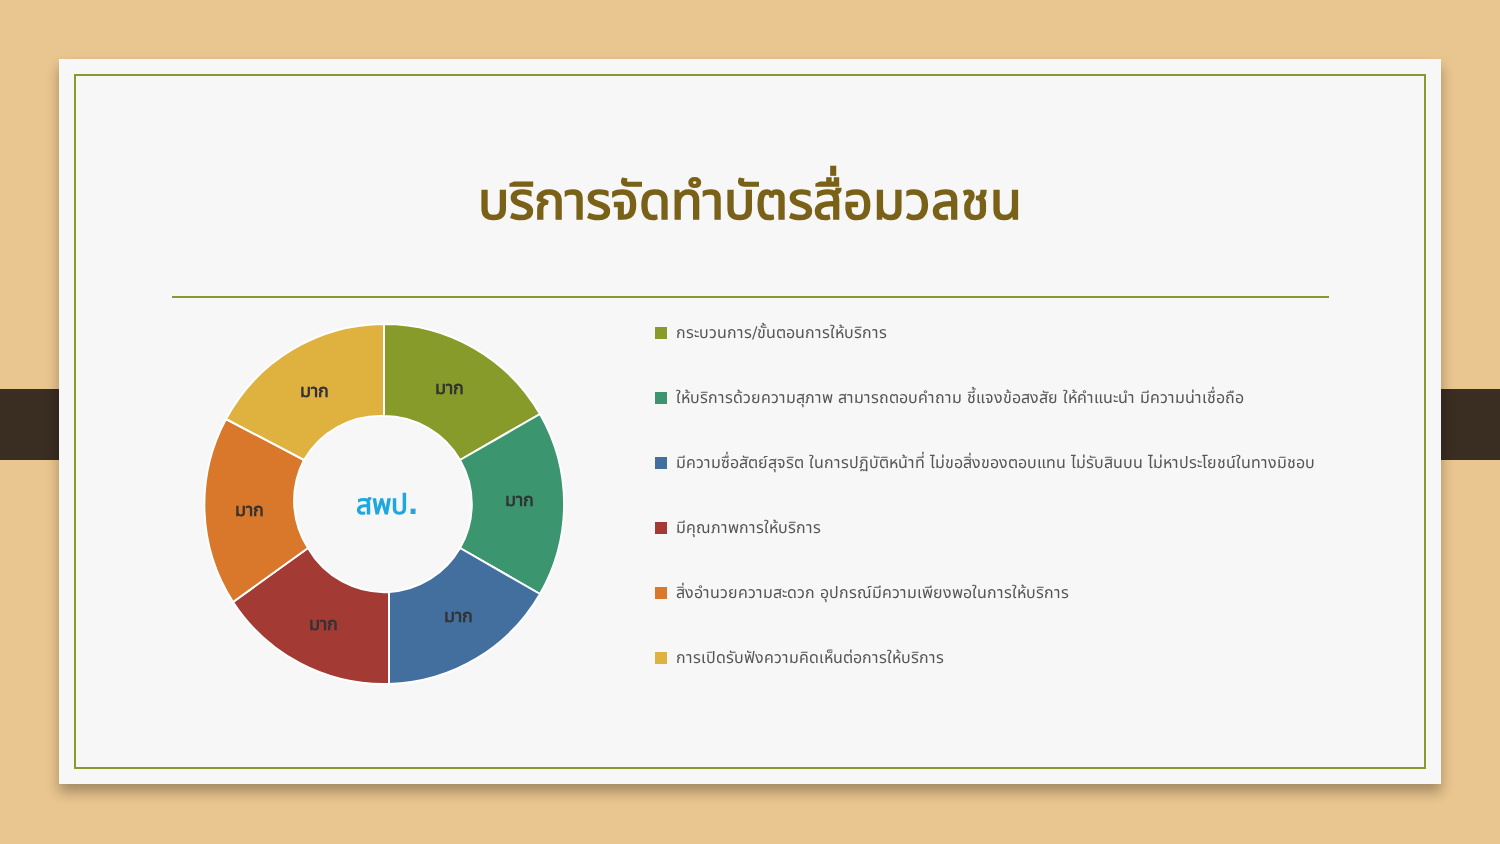บริการจัดทำบัตรสื่อมวลชน
มาก
มาก
มาก
มาก
มาก
มาก
สพป.
กระบวนการ/ขั้นตอนการให้บริการ
ให้บริการด้วยความสุภาพ สามารถตอบคำถาม ชี้แจงข้อสงสัย ให้คำแนะนำ มีความน่าเชื่อถือ
มีความซื่อสัตย์สุจริต ในการปฏิบัติหน้าที่ ไม่ขอสิ่งของตอบแทน ไม่รับสินบน ไม่หาประโยชน์ในทางมิชอบ
มีคุณภาพการให้บริการ
สิ่งอำนวยความสะดวก อุปกรณ์มีความเพียงพอในการให้บริการ
การเปิดรับฟังความคิดเห็นต่อการให้บริการ